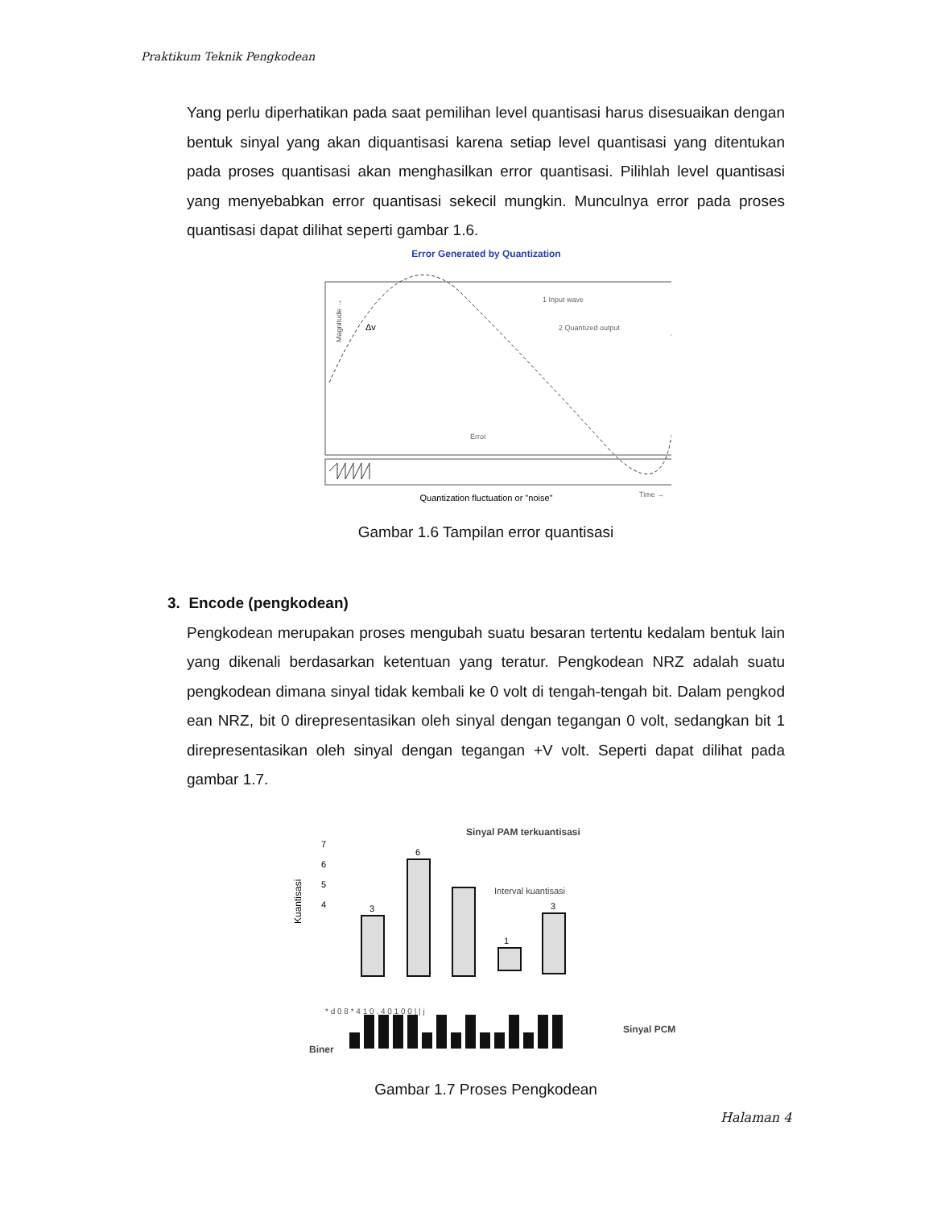Praktikum Teknik Pengkodean
Yang perlu diperhatikan pada saat pemilihan level quantisasi harus disesuaikan dengan bentuk sinyal yang akan diquantisasi karena setiap level quantisasi yang ditentukan pada proses quantisasi akan menghasilkan error quantisasi. Pilihlah level quantisasi yang menyebabkan error quantisasi sekecil mungkin. Munculnya error pada proses quantisasi dapat dilihat seperti gambar 1.6.
Error Generated by Quantization
Magnitude →
Quantization fluctuation or "noise"
1 Input wave
2 Quantized output
Error
Time →
Δv
Gambar 1.6 Tampilan error quantisasi
3. Encode (pengkodean)
Pengkodean merupakan proses mengubah suatu besaran tertentu kedalam bentuk lain yang dikenali berdasarkan ketentuan yang teratur. Pengkodean NRZ adalah suatu pengkodean dimana sinyal tidak kembali ke 0 volt di tengah-tengah bit. Dalam pengkod ean NRZ, bit 0 direpresentasikan oleh sinyal dengan tegangan 0 volt, sedangkan bit 1 direpresentasikan oleh sinyal dengan tegangan +V volt. Seperti dapat dilihat pada gambar 1.7.
Kuantisasi
7
6
5
4
3
6
1
3
Sinyal PAM terkuantisasi
Interval kuantisasi
* d 0 8 * 4 1 0 . 4 0 1 0 0 | | j
Biner
Sinyal PCM
Gambar 1.7 Proses Pengkodean
Halaman 4